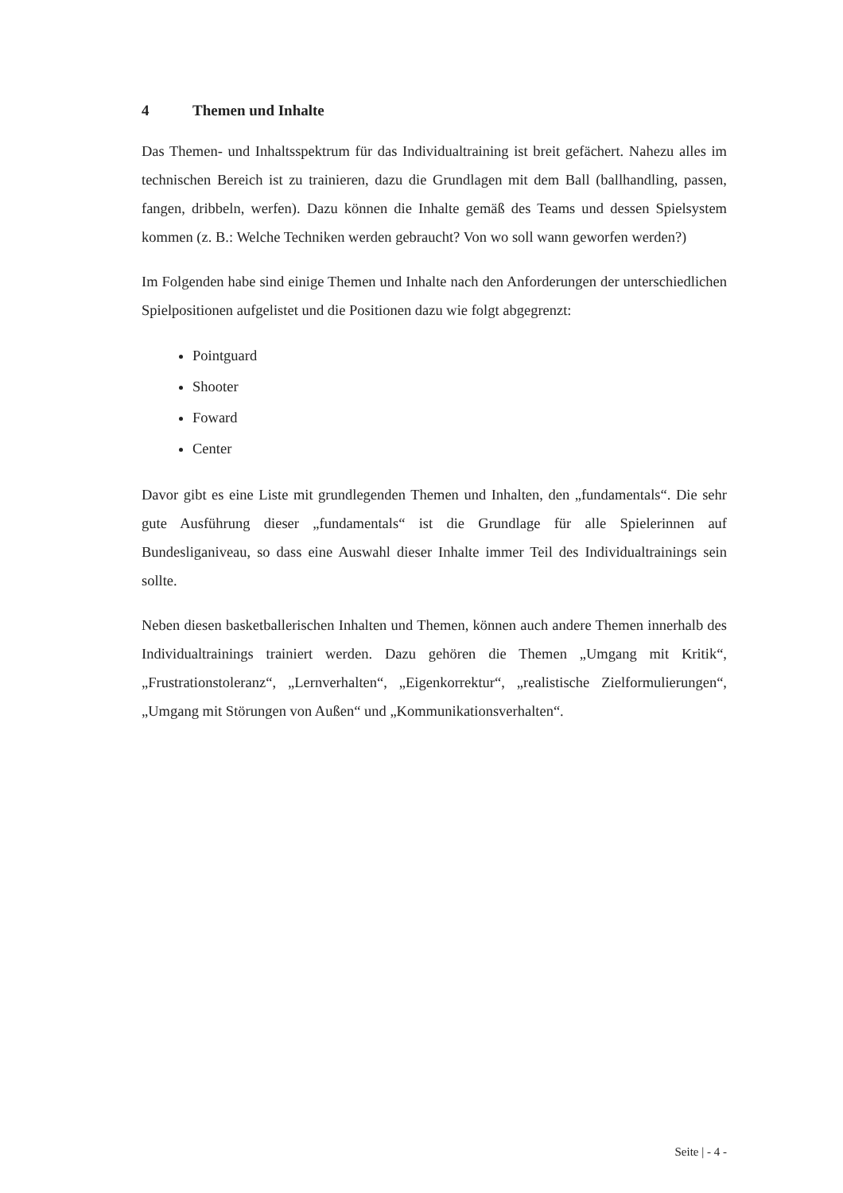4 Themen und Inhalte
Das Themen- und Inhaltsspektrum für das Individualtraining ist breit gefächert. Nahezu alles im technischen Bereich ist zu trainieren, dazu die Grundlagen mit dem Ball (ballhandling, passen, fangen, dribbeln, werfen). Dazu können die Inhalte gemäß des Teams und dessen Spielsystem kommen (z. B.: Welche Techniken werden gebraucht? Von wo soll wann geworfen werden?)
Im Folgenden habe sind einige Themen und Inhalte nach den Anforderungen der unterschiedlichen Spielpositionen aufgelistet und die Positionen dazu wie folgt abgegrenzt:
Pointguard
Shooter
Foward
Center
Davor gibt es eine Liste mit grundlegenden Themen und Inhalten, den „fundamentals“. Die sehr gute Ausführung dieser „fundamentals“ ist die Grundlage für alle Spielerinnen auf Bundesliganiveau, so dass eine Auswahl dieser Inhalte immer Teil des Individualtrainings sein sollte.
Neben diesen basketballerischen Inhalten und Themen, können auch andere Themen innerhalb des Individualtrainings trainiert werden. Dazu gehören die Themen „Umgang mit Kritik“, „Frustrationstoleranz“, „Lernverhalten“, „Eigenkorrektur“, „realistische Zielformulierungen“, „Umgang mit Störungen von Außen“ und „Kommunikationsverhalten“.
Seite | - 4 -